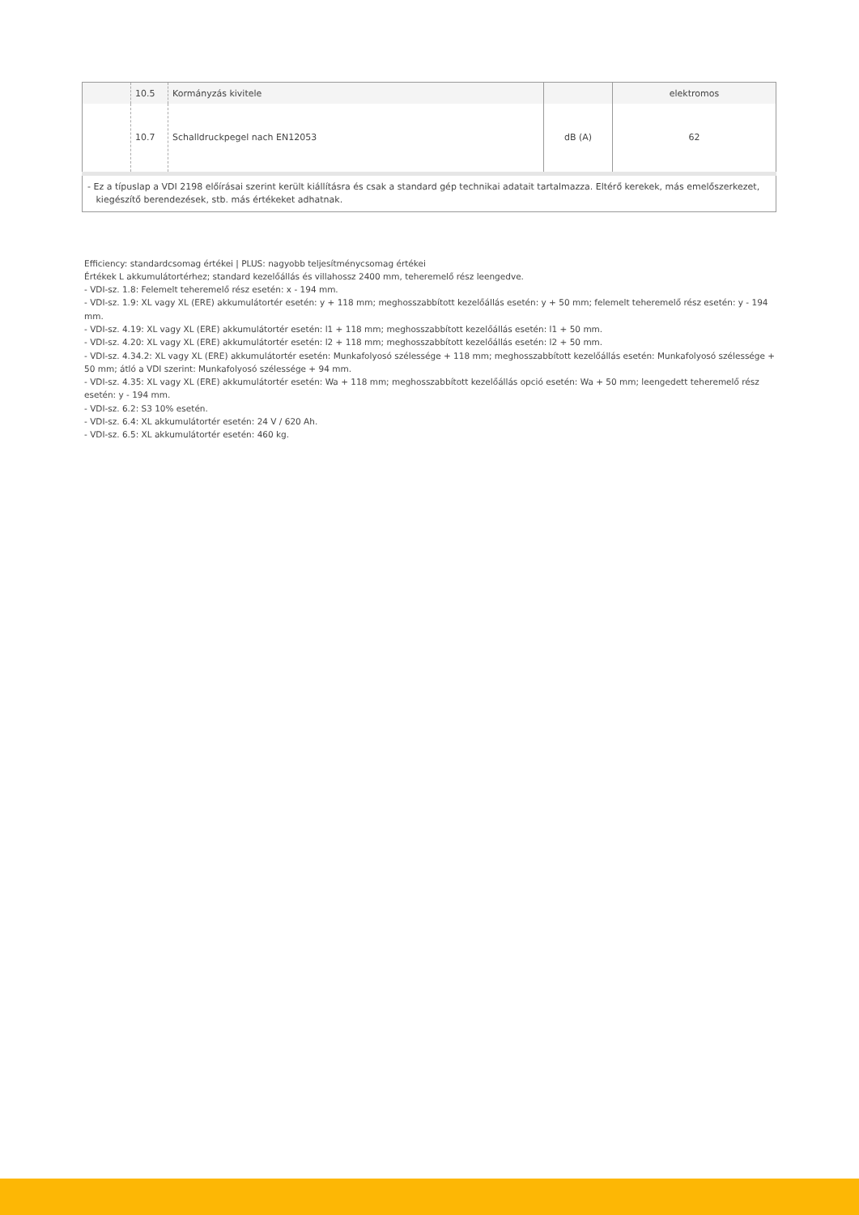| | 10.5 | Kormányzás kivitele | | elektromos |
| | 10.7 | Schalldruckpegel nach EN12053 | dB (A) | 62 |
| - Ez a típuslap a VDI 2198 előírásai szerint került kiállításra és csak a standard gép technikai adatait tartalmazza. Eltérő kerekek, más emelőszerkezet, kiegészítő berendezések, stb. más értékeket adhatnak. | | | | |
Efficiency: standardcsomag értékei | PLUS: nagyobb teljesítménycsomag értékei
Értékek L akkumulátortérhez; standard kezelőállás és villahossz 2400 mm, teheremelő rész leengedve.
- VDI-sz. 1.8: Felemelt teheremelő rész esetén: x - 194 mm.
- VDI-sz. 1.9: XL vagy XL (ERE) akkumulátortér esetén: y + 118 mm; meghosszabbított kezelőállás esetén: y + 50 mm; felemelt teheremelő rész esetén: y - 194 mm.
- VDI-sz. 4.19: XL vagy XL (ERE) akkumulátortér esetén: l1 + 118 mm; meghosszabbított kezelőállás esetén: l1 + 50 mm.
- VDI-sz. 4.20: XL vagy XL (ERE) akkumulátortér esetén: l2 + 118 mm; meghosszabbított kezelőállás esetén: l2 + 50 mm.
- VDI-sz. 4.34.2: XL vagy XL (ERE) akkumulátortér esetén: Munkafolyosó szélessége + 118 mm; meghosszabbított kezelőállás esetén: Munkafolyosó szélessége + 50 mm; átló a VDI szerint: Munkafolyosó szélessége + 94 mm.
- VDI-sz. 4.35: XL vagy XL (ERE) akkumulátortér esetén: Wa + 118 mm; meghosszabbított kezelőállás opció esetén: Wa + 50 mm; leengedett teheremelő rész esetén: y - 194 mm.
- VDI-sz. 6.2: S3 10% esetén.
- VDI-sz. 6.4: XL akkumulátortér esetén: 24 V / 620 Ah.
- VDI-sz. 6.5: XL akkumulátortér esetén: 460 kg.